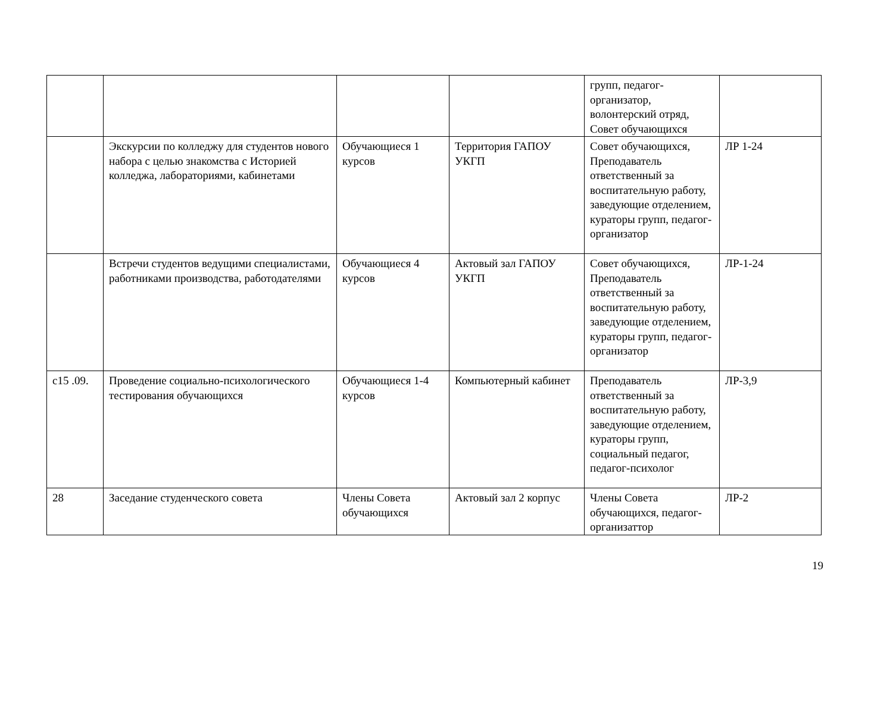| | | | | групп, педагог-организатор, волонтерский отряд, Совет обучающихся | |
| | Экскурсии по колледжу для студентов нового набора с целью знакомства с Историей колледжа, лабораториями, кабинетами | Обучающиеся 1 курсов | Территория ГАПОУ УКГП | Совет обучающихся, Преподаватель ответственный за воспитательную работу, заведующие отделением, кураторы групп, педагог-организатор | ЛР 1-24 |
| | Встречи студентов ведущими специалистами, работниками производства, работодателями | Обучающиеся 4 курсов | Актовый зал ГАПОУ УКГП | Совет обучающихся, Преподаватель ответственный за воспитательную работу, заведующие отделением, кураторы групп, педагог-организатор | ЛР-1-24 |
| с15 .09. | Проведение социально-психологического тестирования обучающихся | Обучающиеся 1-4 курсов | Компьютерный кабинет | Преподаватель ответственный за воспитательную работу, заведующие отделением, кураторы групп, социальный педагог, педагог-психолог | ЛР-3,9 |
| 28 | Заседание студенческого совета | Члены Совета обучающихся | Актовый зал 2 корпус | Члены Совета обучающихся, педагог-организаттор | ЛР-2 |
19